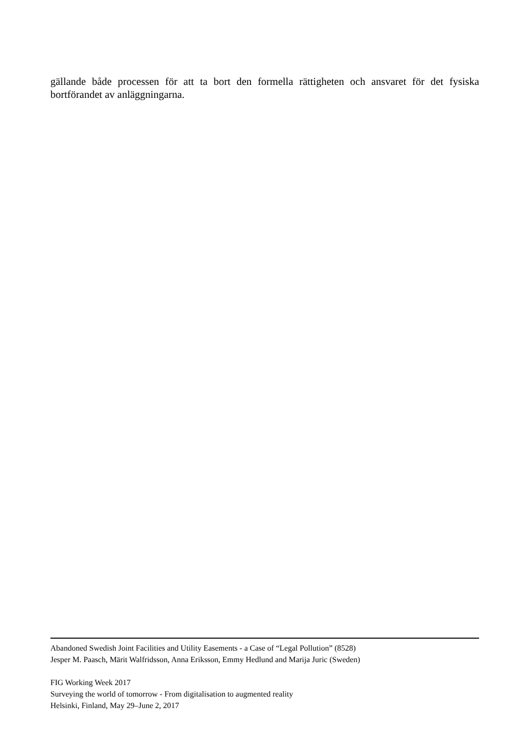gällande både processen för att ta bort den formella rättigheten och ansvaret för det fysiska bortförandet av anläggningarna.
Abandoned Swedish Joint Facilities and Utility Easements - a Case of “Legal Pollution” (8528)
Jesper M. Paasch, Märit Walfridsson, Anna Eriksson, Emmy Hedlund and Marija Juric (Sweden)
FIG Working Week 2017
Surveying the world of tomorrow - From digitalisation to augmented reality
Helsinki, Finland, May 29–June 2, 2017